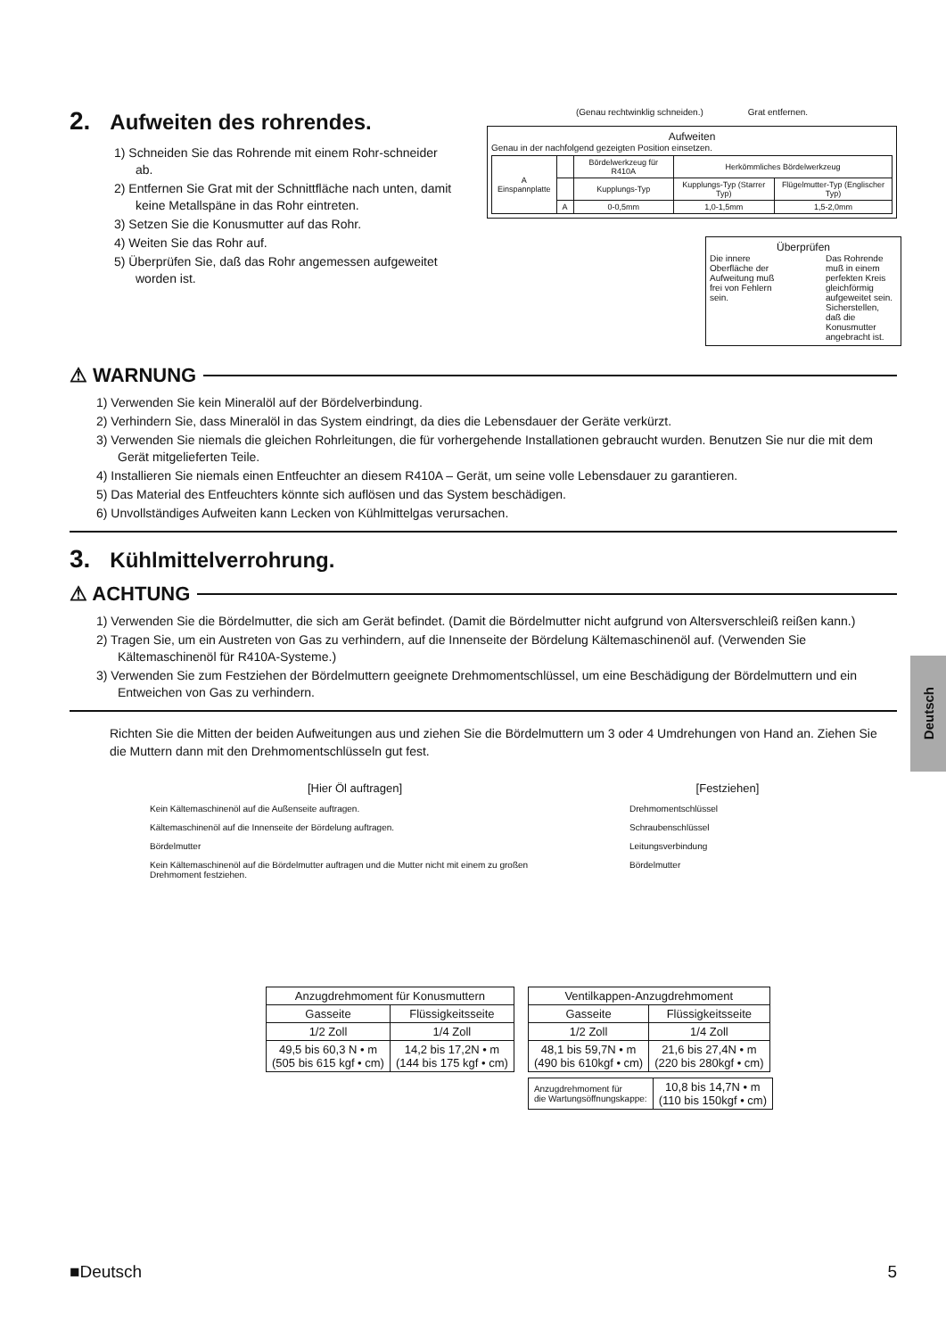2. Aufweiten des rohrendes.
1) Schneiden Sie das Rohrende mit einem Rohr-schneider ab.
2) Entfernen Sie Grat mit der Schnittfläche nach unten, damit keine Metallspäne in das Rohr eintreten.
3) Setzen Sie die Konusmutter auf das Rohr.
4) Weiten Sie das Rohr auf.
5) Überprüfen Sie, daß das Rohr angemessen aufgeweitet worden ist.
(Genau rechtwinklig schneiden.) Grat entfernen.
Aufweiten
Genau in der nachfolgend gezeigten Position einsetzen.
| A Einspannplatte | | Bördelwerkzeug für R410A | Herkömmliches Bördelwerkzeug | |
| | | Kupplungs-Typ | Kupplungs-Typ (Starrer Typ) | Flügelmutter-Typ (Englischer Typ) |
| | A | 0-0,5mm | 1,0-1,5mm | 1,5-2,0mm |
Überprüfen
Die innere Oberfläche der Aufweitung muß frei von Fehlern sein. Das Rohrende muß in einem perfekten Kreis gleichförmig aufgeweitet sein. Sicherstellen, daß die Konusmutter angebracht ist.
⚠ WARNUNG
1) Verwenden Sie kein Mineralöl auf der Bördelverbindung.
2) Verhindern Sie, dass Mineralöl in das System eindringt, da dies die Lebensdauer der Geräte verkürzt.
3) Verwenden Sie niemals die gleichen Rohrleitungen, die für vorhergehende Installationen gebraucht wurden. Benutzen Sie nur die mit dem Gerät mitgelieferten Teile.
4) Installieren Sie niemals einen Entfeuchter an diesem R410A – Gerät, um seine volle Lebensdauer zu garantieren.
5) Das Material des Entfeuchters könnte sich auflösen und das System beschädigen.
6) Unvollständiges Aufweiten kann Lecken von Kühlmittelgas verursachen.
3. Kühlmittelverrohrung.
⚠ ACHTUNG
1) Verwenden Sie die Bördelmutter, die sich am Gerät befindet. (Damit die Bördelmutter nicht aufgrund von Altersverschleiß reißen kann.)
2) Tragen Sie, um ein Austreten von Gas zu verhindern, auf die Innenseite der Bördelung Kältemaschinenöl auf. (Verwenden Sie Kältemaschinenöl für R410A-Systeme.)
3) Verwenden Sie zum Festziehen der Bördelmuttern geeignete Drehmomentschlüssel, um eine Beschädigung der Bördelmuttern und ein Entweichen von Gas zu verhindern.
Richten Sie die Mitten der beiden Aufweitungen aus und ziehen Sie die Bördelmuttern um 3 oder 4 Umdrehungen von Hand an. Ziehen Sie die Muttern dann mit den Drehmomentschlüsseln gut fest.
[Hier Öl auftragen]
Kein Kältemaschinenöl auf die Außenseite auftragen.
Kältemaschinenöl auf die Innenseite der Bördelung auftragen.
Bördelmutter
Kein Kältemaschinenöl auf die Bördelmutter auftragen und die Mutter nicht mit einem zu großen Drehmoment festziehen.
[Festziehen]
Drehmomentschlüssel
Schraubenschlüssel
Leitungsverbindung
Bördelmutter
| Anzugdrehmoment für Konusmuttern | |
| Gasseite | Flüssigkeitsseite |
| 1/2 Zoll | 1/4 Zoll |
| 49,5 bis 60,3 N • m (505 bis 615 kgf • cm) | 14,2 bis 17,2N • m (144 bis 175 kgf • cm) |
| Ventilkappen-Anzugdrehmoment | |
| Gasseite | Flüssigkeitsseite |
| 1/2 Zoll | 1/4 Zoll |
| 48,1 bis 59,7N • m (490 bis 610kgf • cm) | 21,6 bis 27,4N • m (220 bis 280kgf • cm) |
| Anzugdrehmoment für die Wartungsöffnungskappe: | 10,8 bis 14,7N • m (110 bis 150kgf • cm) |
■Deutsch 5
Deutsch